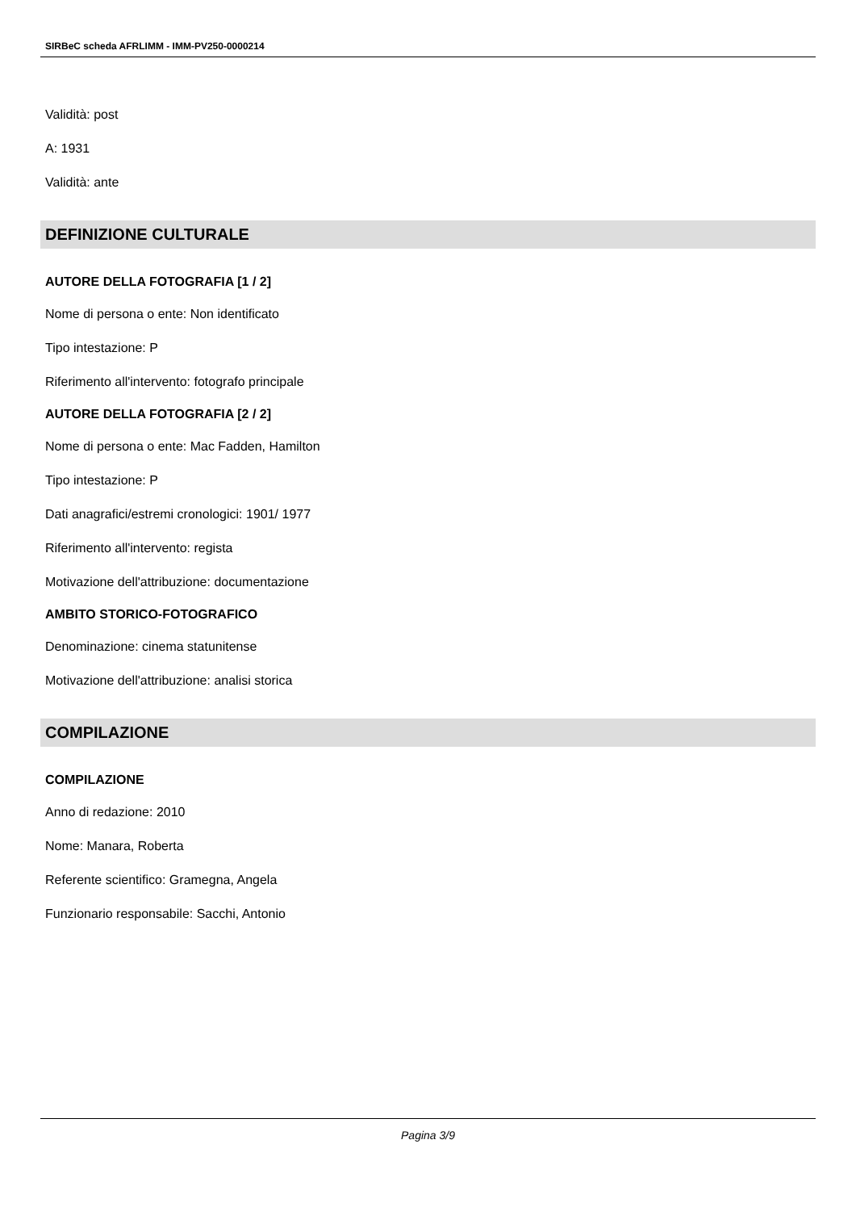SIRBeC scheda AFRLIMM - IMM-PV250-0000214
Validità: post
A: 1931
Validità: ante
DEFINIZIONE CULTURALE
AUTORE DELLA FOTOGRAFIA [1 / 2]
Nome di persona o ente: Non identificato
Tipo intestazione: P
Riferimento all'intervento: fotografo principale
AUTORE DELLA FOTOGRAFIA [2 / 2]
Nome di persona o ente: Mac Fadden, Hamilton
Tipo intestazione: P
Dati anagrafici/estremi cronologici: 1901/ 1977
Riferimento all'intervento: regista
Motivazione dell'attribuzione: documentazione
AMBITO STORICO-FOTOGRAFICO
Denominazione: cinema statunitense
Motivazione dell'attribuzione: analisi storica
COMPILAZIONE
COMPILAZIONE
Anno di redazione: 2010
Nome: Manara, Roberta
Referente scientifico: Gramegna, Angela
Funzionario responsabile: Sacchi, Antonio
Pagina 3/9